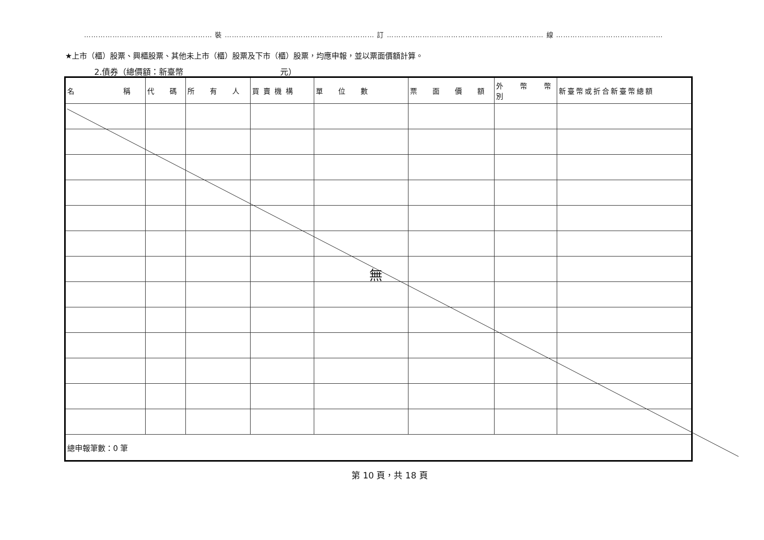……………………………………………… 裝 ……………………………………………………… 訂 ………………………………………………………… 線 ………………………………………
★上市（櫃）股票、興櫃股票、其他未上市（櫃）股票及下市（櫃）股票，均應申報，並以票面價額計算。
2.債券（總價額：新臺幣 元）
| 名 稱 | 代 碼 | 所 有 人 | 買賣機構 | 單 位 數 | 票 面 價 額 | 外 幣 幣 別 | 新臺幣或折合新臺幣總額 |
| --- | --- | --- | --- | --- | --- | --- | --- |
| 總申報筆數：0 筆 | | | | | | | |
無
第 10 頁，共 18 頁